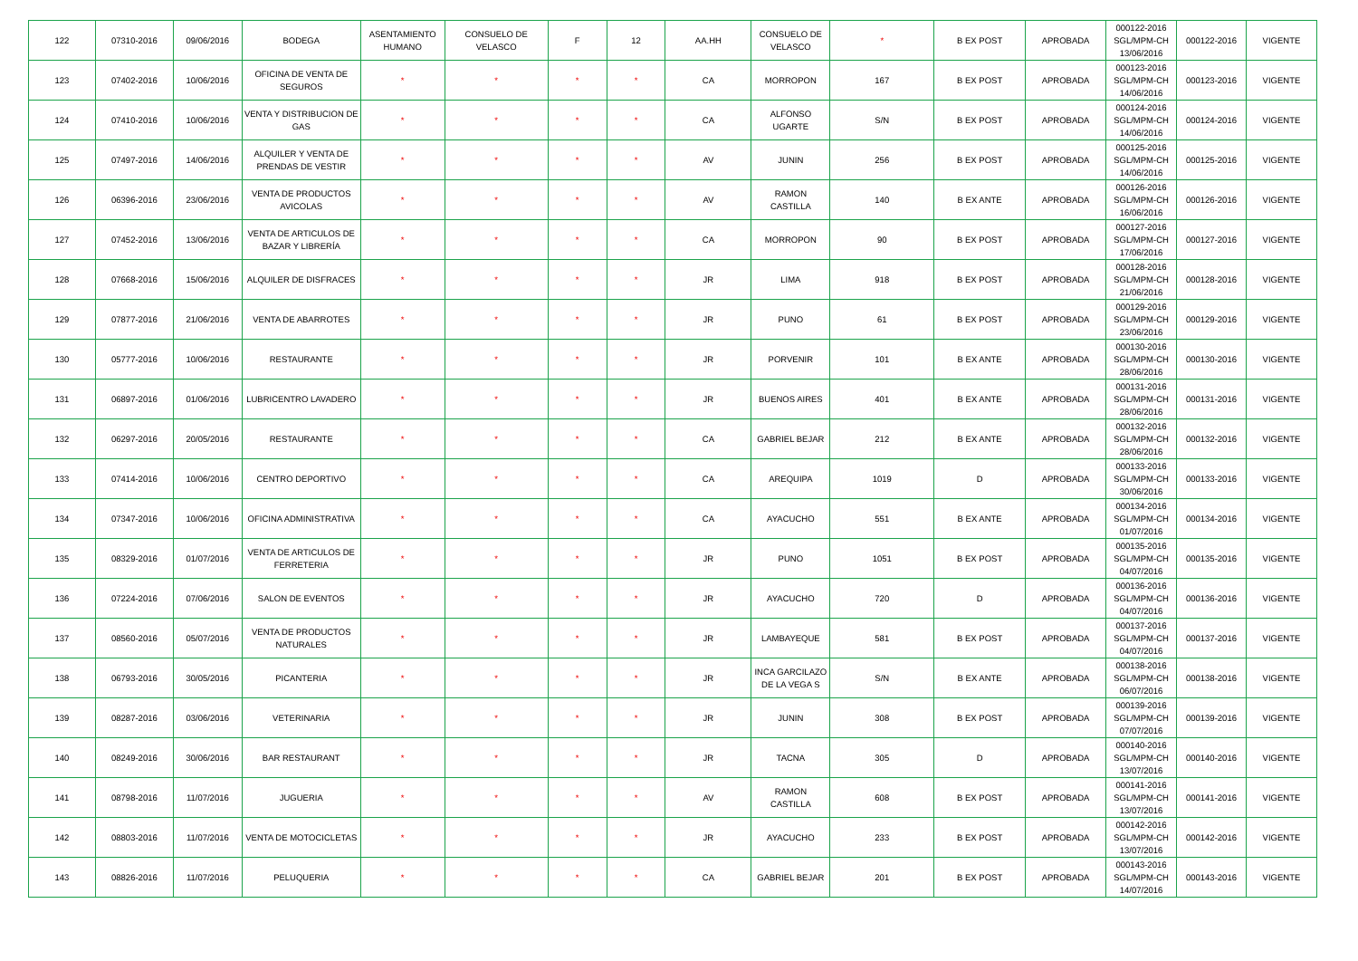| 122 | 07310-2016 | 09/06/2016 | BODEGA | ASENTAMIENTO HUMANO | CONSUELO DE VELASCO | F | 12 | AA.HH | CONSUELO DE VELASCO | * | B EX POST | APROBADA | 000122-2016 SGL/MPM-CH 13/06/2016 | 000122-2016 | VIGENTE |
| 123 | 07402-2016 | 10/06/2016 | OFICINA DE VENTA DE SEGUROS | * | * | * | * | CA | MORROPON | 167 | B EX POST | APROBADA | 000123-2016 SGL/MPM-CH 14/06/2016 | 000123-2016 | VIGENTE |
| 124 | 07410-2016 | 10/06/2016 | VENTA Y DISTRIBUCION DE GAS | * | * | * | * | CA | ALFONSO UGARTE | S/N | B EX POST | APROBADA | 000124-2016 SGL/MPM-CH 14/06/2016 | 000124-2016 | VIGENTE |
| 125 | 07497-2016 | 14/06/2016 | ALQUILER Y VENTA DE PRENDAS DE VESTIR | * | * | * | * | AV | JUNIN | 256 | B EX POST | APROBADA | 000125-2016 SGL/MPM-CH 14/06/2016 | 000125-2016 | VIGENTE |
| 126 | 06396-2016 | 23/06/2016 | VENTA DE PRODUCTOS AVICOLAS | * | * | * | * | AV | RAMON CASTILLA | 140 | B EX ANTE | APROBADA | 000126-2016 SGL/MPM-CH 16/06/2016 | 000126-2016 | VIGENTE |
| 127 | 07452-2016 | 13/06/2016 | VENTA DE ARTICULOS DE BAZAR Y LIBRERÍA | * | * | * | * | CA | MORROPON | 90 | B EX POST | APROBADA | 000127-2016 SGL/MPM-CH 17/06/2016 | 000127-2016 | VIGENTE |
| 128 | 07668-2016 | 15/06/2016 | ALQUILER DE DISFRACES | * | * | * | * | JR | LIMA | 918 | B EX POST | APROBADA | 000128-2016 SGL/MPM-CH 21/06/2016 | 000128-2016 | VIGENTE |
| 129 | 07877-2016 | 21/06/2016 | VENTA DE ABARROTES | * | * | * | * | JR | PUNO | 61 | B EX POST | APROBADA | 000129-2016 SGL/MPM-CH 23/06/2016 | 000129-2016 | VIGENTE |
| 130 | 05777-2016 | 10/06/2016 | RESTAURANTE | * | * | * | * | JR | PORVENIR | 101 | B EX ANTE | APROBADA | 000130-2016 SGL/MPM-CH 28/06/2016 | 000130-2016 | VIGENTE |
| 131 | 06897-2016 | 01/06/2016 | LUBRICENTRO LAVADERO | * | * | * | * | JR | BUENOS AIRES | 401 | B EX ANTE | APROBADA | 000131-2016 SGL/MPM-CH 28/06/2016 | 000131-2016 | VIGENTE |
| 132 | 06297-2016 | 20/05/2016 | RESTAURANTE | * | * | * | * | CA | GABRIEL BEJAR | 212 | B EX ANTE | APROBADA | 000132-2016 SGL/MPM-CH 28/06/2016 | 000132-2016 | VIGENTE |
| 133 | 07414-2016 | 10/06/2016 | CENTRO DEPORTIVO | * | * | * | * | CA | AREQUIPA | 1019 | D | APROBADA | 000133-2016 SGL/MPM-CH 30/06/2016 | 000133-2016 | VIGENTE |
| 134 | 07347-2016 | 10/06/2016 | OFICINA ADMINISTRATIVA | * | * | * | * | CA | AYACUCHO | 551 | B EX ANTE | APROBADA | 000134-2016 SGL/MPM-CH 01/07/2016 | 000134-2016 | VIGENTE |
| 135 | 08329-2016 | 01/07/2016 | VENTA DE ARTICULOS DE FERRETERIA | * | * | * | * | JR | PUNO | 1051 | B EX POST | APROBADA | 000135-2016 SGL/MPM-CH 04/07/2016 | 000135-2016 | VIGENTE |
| 136 | 07224-2016 | 07/06/2016 | SALON DE EVENTOS | * | * | * | * | JR | AYACUCHO | 720 | D | APROBADA | 000136-2016 SGL/MPM-CH 04/07/2016 | 000136-2016 | VIGENTE |
| 137 | 08560-2016 | 05/07/2016 | VENTA DE PRODUCTOS NATURALES | * | * | * | * | JR | LAMBAYEQUE | 581 | B EX POST | APROBADA | 000137-2016 SGL/MPM-CH 04/07/2016 | 000137-2016 | VIGENTE |
| 138 | 06793-2016 | 30/05/2016 | PICANTERIA | * | * | * | * | JR | INCA GARCILAZO DE LA VEGA S | S/N | B EX ANTE | APROBADA | 000138-2016 SGL/MPM-CH 06/07/2016 | 000138-2016 | VIGENTE |
| 139 | 08287-2016 | 03/06/2016 | VETERINARIA | * | * | * | * | JR | JUNIN | 308 | B EX POST | APROBADA | 000139-2016 SGL/MPM-CH 07/07/2016 | 000139-2016 | VIGENTE |
| 140 | 08249-2016 | 30/06/2016 | BAR RESTAURANT | * | * | * | * | JR | TACNA | 305 | D | APROBADA | 000140-2016 SGL/MPM-CH 13/07/2016 | 000140-2016 | VIGENTE |
| 141 | 08798-2016 | 11/07/2016 | JUGUERIA | * | * | * | * | AV | RAMON CASTILLA | 608 | B EX POST | APROBADA | 000141-2016 SGL/MPM-CH 13/07/2016 | 000141-2016 | VIGENTE |
| 142 | 08803-2016 | 11/07/2016 | VENTA DE MOTOCICLETAS | * | * | * | * | JR | AYACUCHO | 233 | B EX POST | APROBADA | 000142-2016 SGL/MPM-CH 13/07/2016 | 000142-2016 | VIGENTE |
| 143 | 08826-2016 | 11/07/2016 | PELUQUERIA | * | * | * | * | CA | GABRIEL BEJAR | 201 | B EX POST | APROBADA | 000143-2016 SGL/MPM-CH 14/07/2016 | 000143-2016 | VIGENTE |